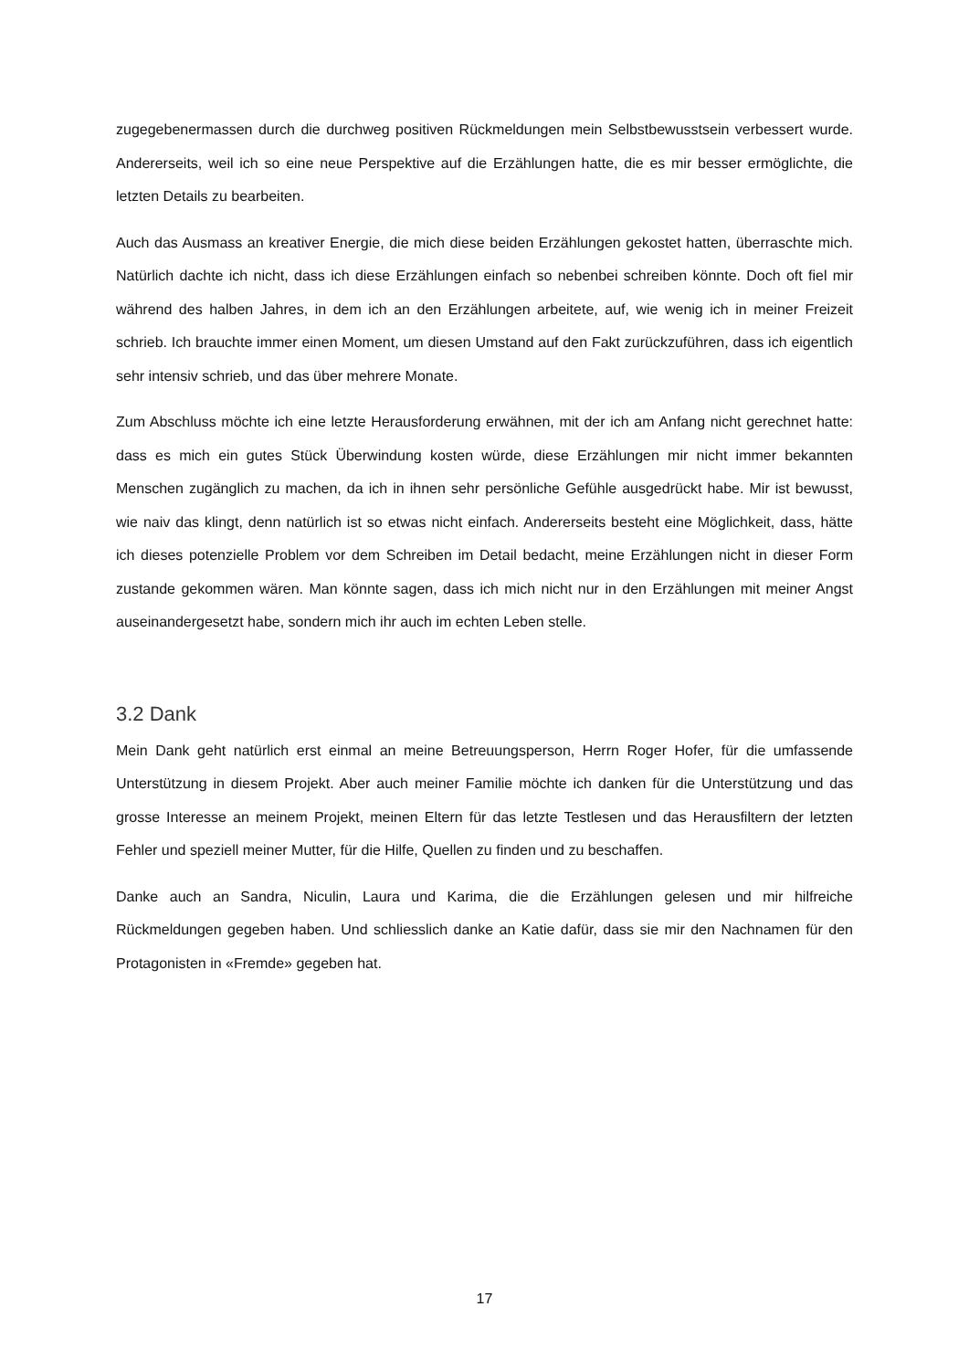zugegebenermassen durch die durchweg positiven Rückmeldungen mein Selbstbewusstsein verbessert wurde. Andererseits, weil ich so eine neue Perspektive auf die Erzählungen hatte, die es mir besser ermöglichte, die letzten Details zu bearbeiten.
Auch das Ausmass an kreativer Energie, die mich diese beiden Erzählungen gekostet hatten, überraschte mich. Natürlich dachte ich nicht, dass ich diese Erzählungen einfach so nebenbei schreiben könnte. Doch oft fiel mir während des halben Jahres, in dem ich an den Erzählungen arbeitete, auf, wie wenig ich in meiner Freizeit schrieb. Ich brauchte immer einen Moment, um diesen Umstand auf den Fakt zurückzuführen, dass ich eigentlich sehr intensiv schrieb, und das über mehrere Monate.
Zum Abschluss möchte ich eine letzte Herausforderung erwähnen, mit der ich am Anfang nicht gerechnet hatte: dass es mich ein gutes Stück Überwindung kosten würde, diese Erzählungen mir nicht immer bekannten Menschen zugänglich zu machen, da ich in ihnen sehr persönliche Gefühle ausgedrückt habe. Mir ist bewusst, wie naiv das klingt, denn natürlich ist so etwas nicht einfach. Andererseits besteht eine Möglichkeit, dass, hätte ich dieses potenzielle Problem vor dem Schreiben im Detail bedacht, meine Erzählungen nicht in dieser Form zustande gekommen wären. Man könnte sagen, dass ich mich nicht nur in den Erzählungen mit meiner Angst auseinandergesetzt habe, sondern mich ihr auch im echten Leben stelle.
3.2 Dank
Mein Dank geht natürlich erst einmal an meine Betreuungsperson, Herrn Roger Hofer, für die umfassende Unterstützung in diesem Projekt. Aber auch meiner Familie möchte ich danken für die Unterstützung und das grosse Interesse an meinem Projekt, meinen Eltern für das letzte Testlesen und das Herausfiltern der letzten Fehler und speziell meiner Mutter, für die Hilfe, Quellen zu finden und zu beschaffen.
Danke auch an Sandra, Niculin, Laura und Karima, die die Erzählungen gelesen und mir hilfreiche Rückmeldungen gegeben haben. Und schliesslich danke an Katie dafür, dass sie mir den Nachnamen für den Protagonisten in «Fremde» gegeben hat.
17